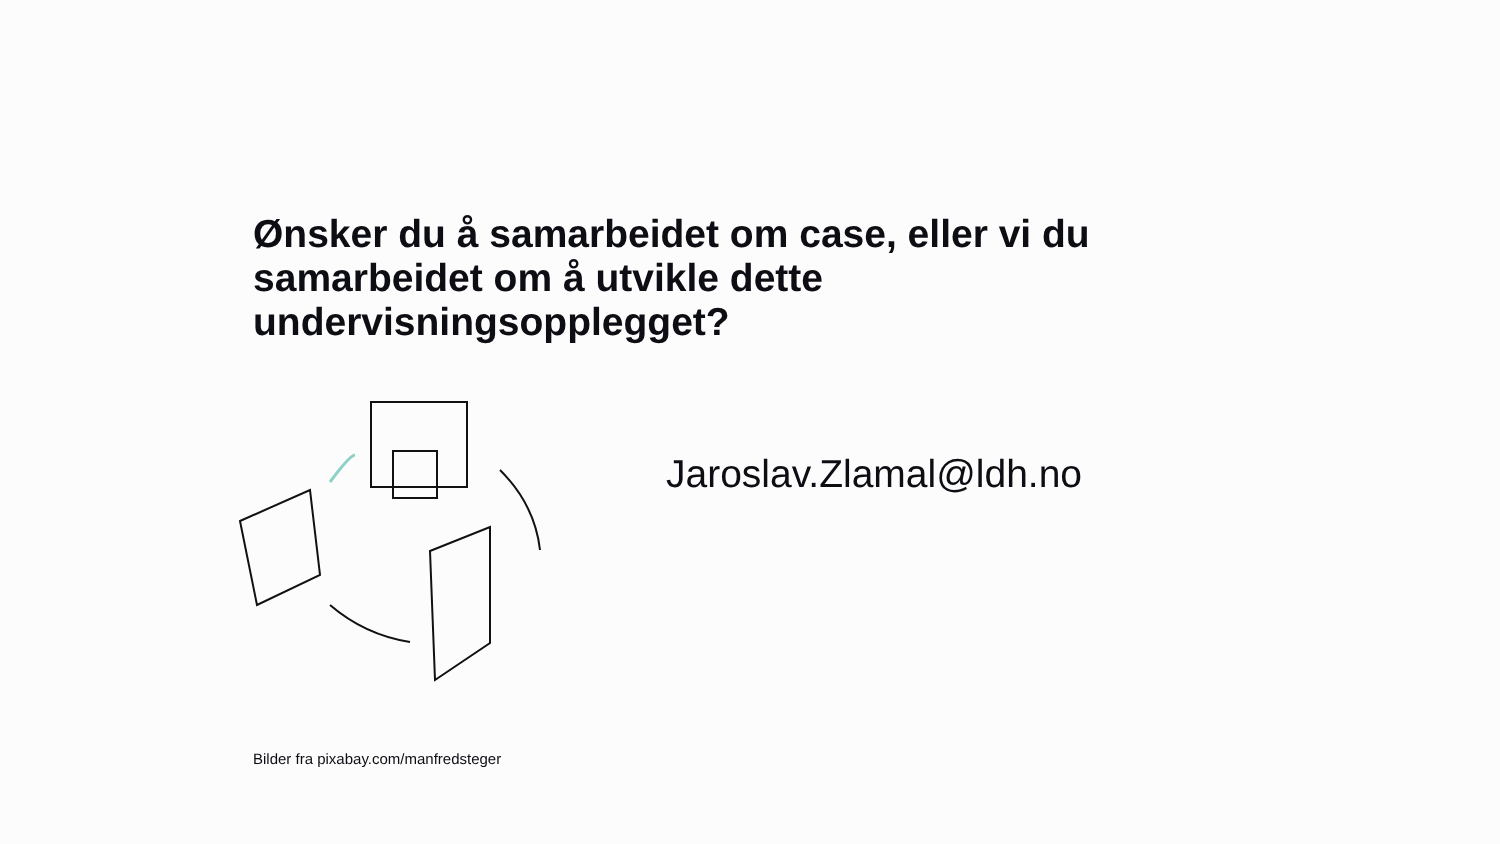Ønsker du å samarbeidet om case, eller vi du samarbeidet om å utvikle dette undervisningsopplegget?
Jaroslav.Zlamal@ldh.no
Bilder fra pixabay.com/manfredsteger